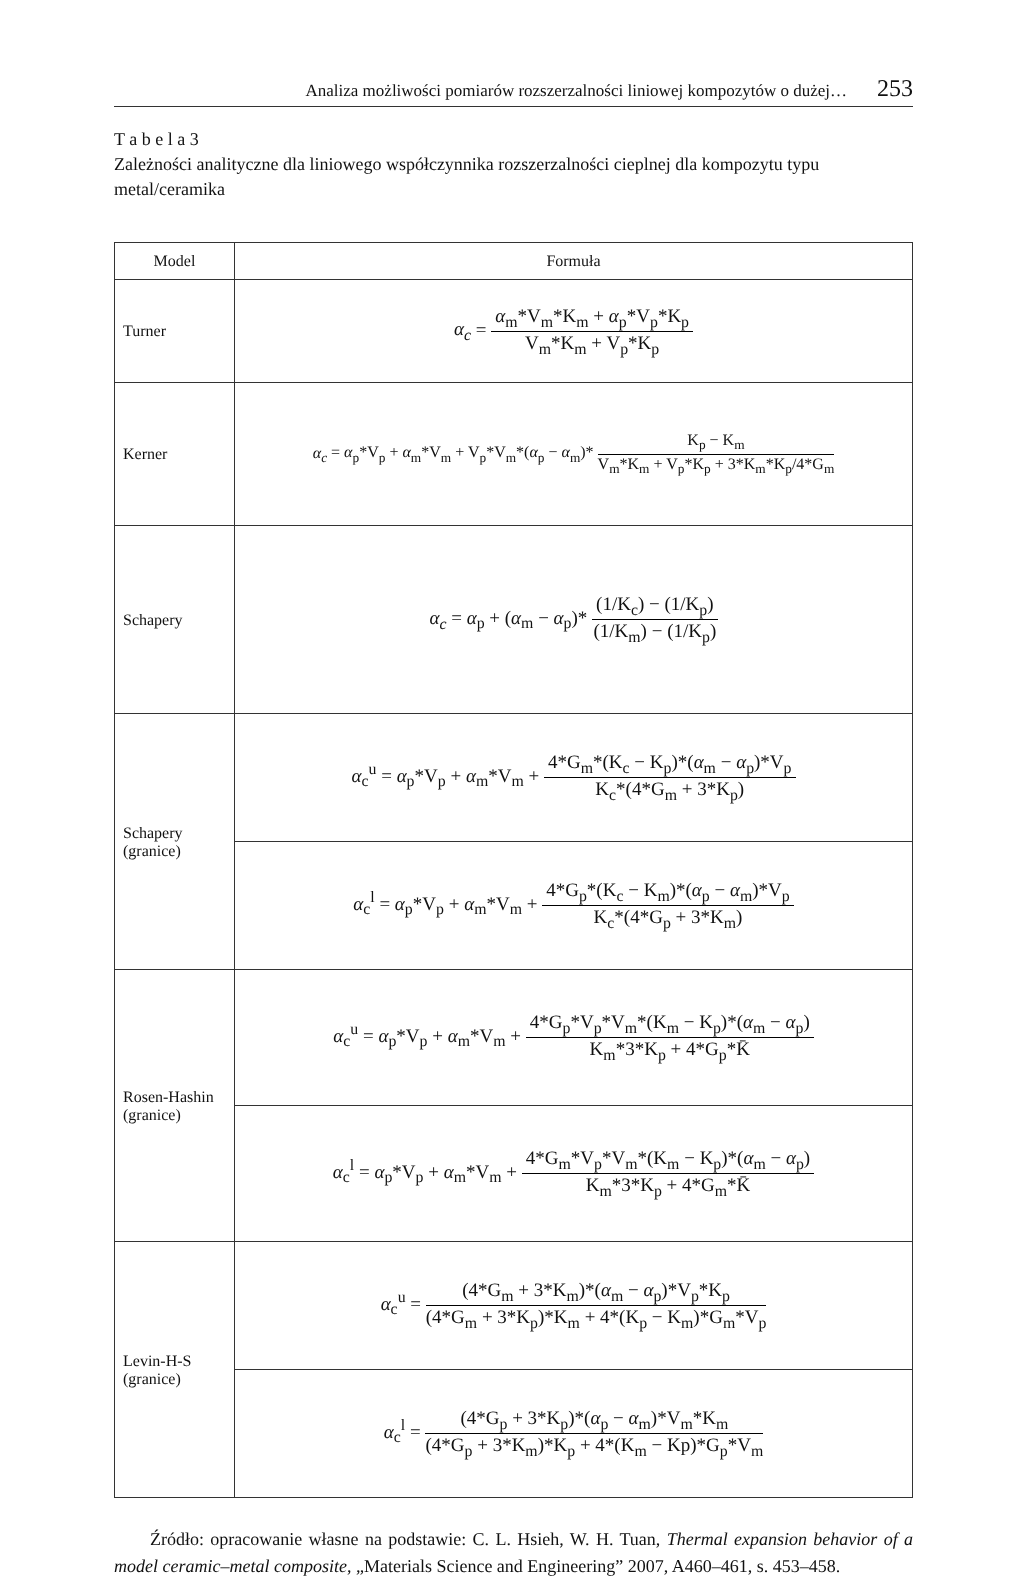Analiza możliwości pomiarów rozszerzalności liniowej kompozytów o dużej… 253
T a b e l a 3
Zależności analityczne dla liniowego współczynnika rozszerzalności cieplnej dla kompozytu typu metal/ceramika
| Model | Formuła |
| --- | --- |
| Turner | α<sub>c</sub> = α<sub>m</sub>*V<sub>m</sub>*K<sub>m</sub> + α<sub>p</sub>*V<sub>p</sub>*K<sub>p</sub> V<sub>m</sub>*K<sub>m</sub> + V<sub>p</sub>*K<sub>p</sub> |
| Kerner | α<sub>c</sub> = α<sub>p</sub>*V<sub>p</sub> + α<sub>m</sub>*V<sub>m</sub> + V<sub>p</sub>*V<sub>m</sub>*( α<sub>p</sub> − α<sub>m</sub>)* K<sub>p</sub> − K<sub>m</sub> V<sub>m</sub>*K<sub>m</sub> + V<sub>p</sub>*K<sub>p</sub> + 3*K<sub>m</sub>*K<sub>p</sub>/4*G<sub>m</sub> |
| Schapery | α<sub>c</sub> = α<sub>p</sub> + ( α<sub>m</sub> − α<sub>p</sub>)* (1/K<sub>c</sub>) − (1/K<sub>p</sub>) (1/K<sub>m</sub>) − (1/K<sub>p</sub>) |
| Schapery (granice) | α<sub>c</sub><sup>u</sup> = α<sub>p</sub>*V<sub>p</sub> + α<sub>m</sub>*V<sub>m</sub> + 4*G<sub>m</sub>*(K<sub>c</sub> − K<sub>p</sub>)*( α<sub>m</sub> − α<sub>p</sub>)*V<sub>p</sub> K<sub>c</sub>*(4*G<sub>m</sub> + 3*K<sub>p</sub>) |
| | α<sub>c</sub><sup>l</sup> = α<sub>p</sub>*V<sub>p</sub> + α<sub>m</sub>*V<sub>m</sub> + 4*G<sub>p</sub>*(K<sub>c</sub> − K<sub>m</sub>)*( α<sub>p</sub> − α<sub>m</sub>)*V<sub>p</sub> K<sub>c</sub>*(4*G<sub>p</sub> + 3*K<sub>m</sub>) |
| Rosen-Hashin (granice) | α<sub>c</sub><sup>u</sup> = α<sub>p</sub>*V<sub>p</sub> + α<sub>m</sub>*V<sub>m</sub> + 4*G<sub>p</sub>*V<sub>p</sub>*V<sub>m</sub>*(K<sub>m</sub> − K<sub>p</sub>)*( α<sub>m</sub> − α<sub>p</sub>) K<sub>m</sub>*3*K<sub>p</sub> + 4*G<sub>p</sub>*K̄ |
| | α<sub>c</sub><sup>l</sup> = α<sub>p</sub>*V<sub>p</sub> + α<sub>m</sub>*V<sub>m</sub> + 4*G<sub>m</sub>*V<sub>p</sub>*V<sub>m</sub>*(K<sub>m</sub> − K<sub>p</sub>)*( α<sub>m</sub> − α<sub>p</sub>) K<sub>m</sub>*3*K<sub>p</sub> + 4*G<sub>m</sub>*K̄ |
| Levin-H-S (granice) | α<sub>c</sub><sup>u</sup> = (4*G<sub>m</sub> + 3*K<sub>m</sub>)*( α<sub>m</sub> − α<sub>p</sub>)*V<sub>p</sub>*K<sub>p</sub> (4*G<sub>m</sub> + 3*K<sub>p</sub>)*K<sub>m</sub> + 4*(K<sub>p</sub> − K<sub>m</sub>)*G<sub>m</sub>*V<sub>p</sub> |
| | α<sub>c</sub><sup>l</sup> = (4*G<sub>p</sub> + 3*K<sub>p</sub>)*( α<sub>p</sub> − α<sub>m</sub>)*V<sub>m</sub>*K<sub>m</sub> (4*G<sub>p</sub> + 3*K<sub>m</sub>)*K<sub>p</sub> + 4*(K<sub>m</sub> − Kp)*G<sub>p</sub>*V<sub>m</sub> |
Źródło: opracowanie własne na podstawie: C. L. Hsieh, W. H. Tuan, Thermal expansion behavior of a model ceramic–metal composite, „Materials Science and Engineering” 2007, A460–461, s. 453–458.